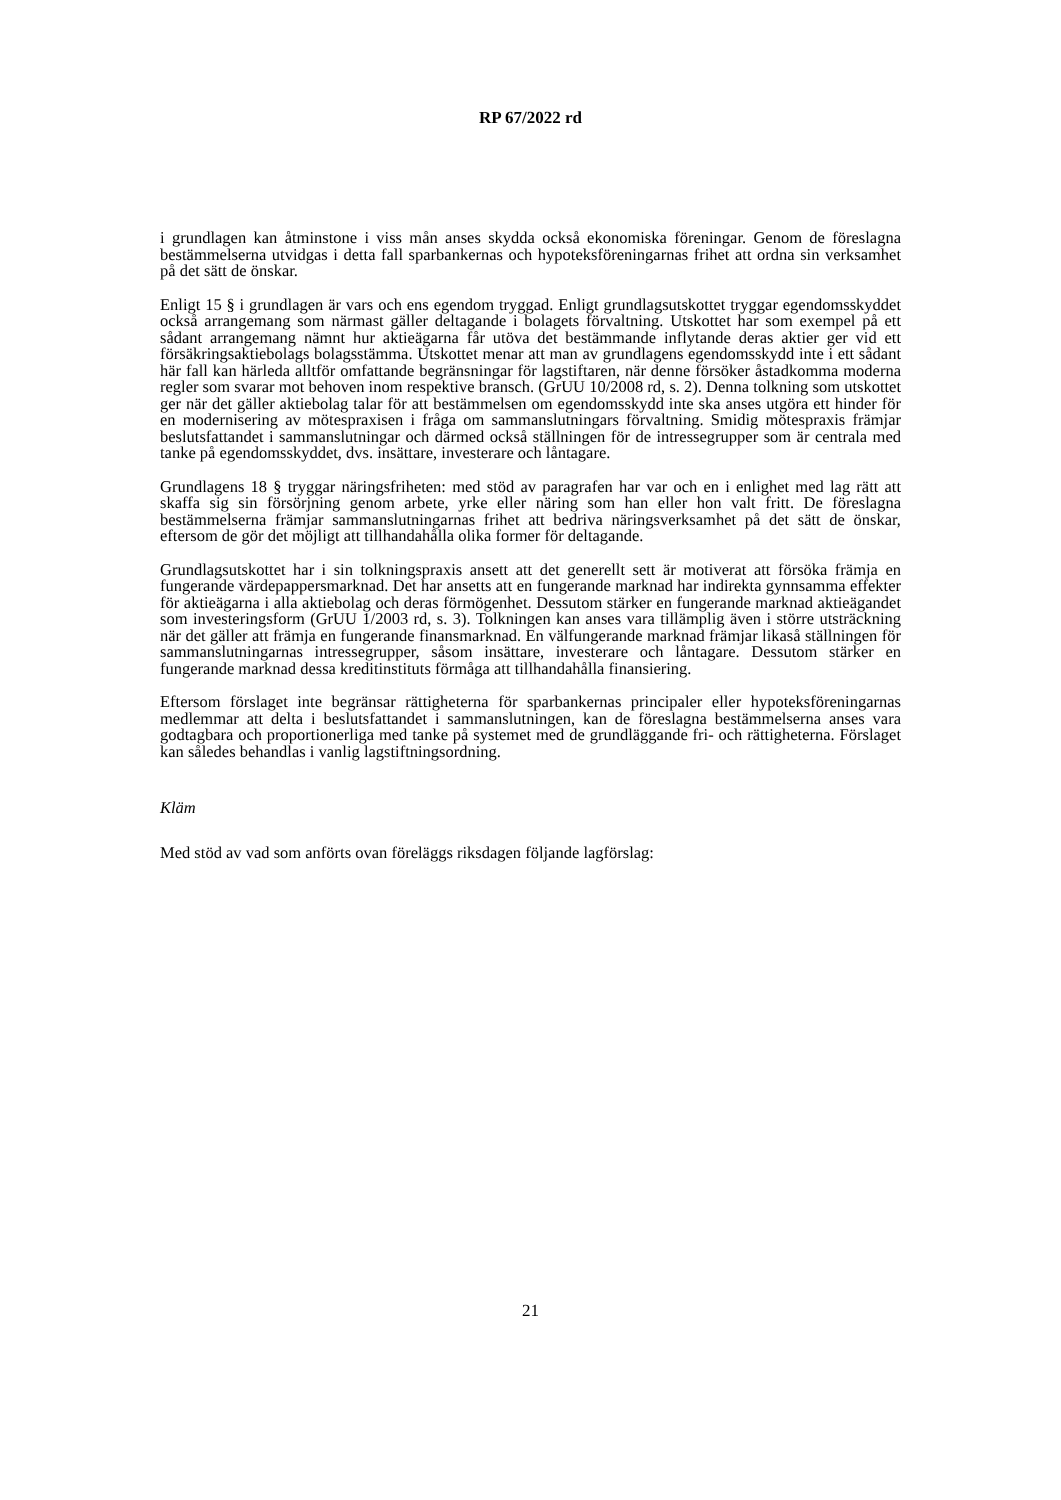RP 67/2022 rd
i grundlagen kan åtminstone i viss mån anses skydda också ekonomiska föreningar. Genom de föreslagna bestämmelserna utvidgas i detta fall sparbankernas och hypoteksföreningarnas frihet att ordna sin verksamhet på det sätt de önskar.
Enligt 15 § i grundlagen är vars och ens egendom tryggad. Enligt grundlagsutskottet tryggar egendomsskyddet också arrangemang som närmast gäller deltagande i bolagets förvaltning. Utskottet har som exempel på ett sådant arrangemang nämnt hur aktieägarna får utöva det bestämmande inflytande deras aktier ger vid ett försäkringsaktiebolags bolagsstämma. Utskottet menar att man av grundlagens egendomsskydd inte i ett sådant här fall kan härleda alltför omfattande begränsningar för lagstiftaren, när denne försöker åstadkomma moderna regler som svarar mot behoven inom respektive bransch. (GrUU 10/2008 rd, s. 2). Denna tolkning som utskottet ger när det gäller aktiebolag talar för att bestämmelsen om egendomsskydd inte ska anses utgöra ett hinder för en modernisering av mötespraxisen i fråga om sammanslutningars förvaltning. Smidig mötespraxis främjar beslutsfattandet i sammanslutningar och därmed också ställningen för de intressegrupper som är centrala med tanke på egendomsskyddet, dvs. insättare, investerare och låntagare.
Grundlagens 18 § tryggar näringsfriheten: med stöd av paragrafen har var och en i enlighet med lag rätt att skaffa sig sin försörjning genom arbete, yrke eller näring som han eller hon valt fritt. De föreslagna bestämmelserna främjar sammanslutningarnas frihet att bedriva näringsverksamhet på det sätt de önskar, eftersom de gör det möjligt att tillhandahålla olika former för deltagande.
Grundlagsutskottet har i sin tolkningspraxis ansett att det generellt sett är motiverat att försöka främja en fungerande värdepappersmarknad. Det har ansetts att en fungerande marknad har indirekta gynnsamma effekter för aktieägarna i alla aktiebolag och deras förmögenhet. Dessutom stärker en fungerande marknad aktieägandet som investeringsform (GrUU 1/2003 rd, s. 3). Tolkningen kan anses vara tillämplig även i större utsträckning när det gäller att främja en fungerande finansmarknad. En välfungerande marknad främjar likaså ställningen för sammanslutningarnas intressegrupper, såsom insättare, investerare och låntagare. Dessutom stärker en fungerande marknad dessa kreditinstituts förmåga att tillhandahålla finansiering.
Eftersom förslaget inte begränsar rättigheterna för sparbankernas principaler eller hypoteksföreningarnas medlemmar att delta i beslutsfattandet i sammanslutningen, kan de föreslagna bestämmelserna anses vara godtagbara och proportionerliga med tanke på systemet med de grundläggande fri- och rättigheterna. Förslaget kan således behandlas i vanlig lagstiftningsordning.
Kläm
Med stöd av vad som anförts ovan föreläggs riksdagen följande lagförslag:
21